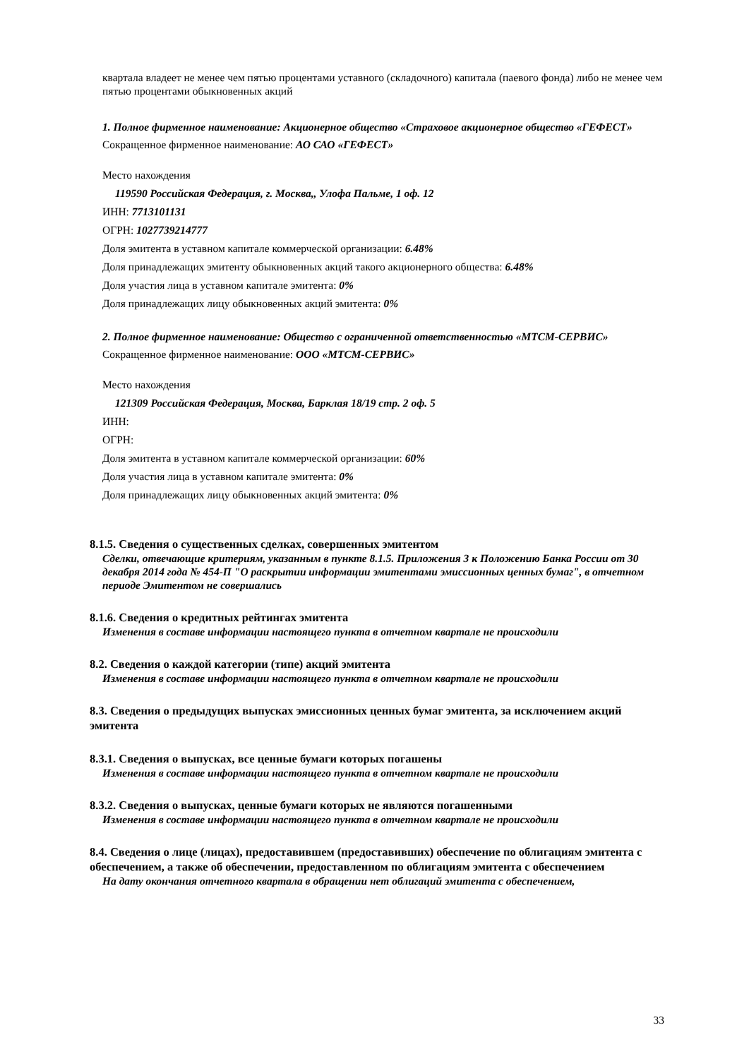квартала владеет не менее чем пятью процентами уставного (складочного) капитала (паевого фонда) либо не менее чем пятью процентами обыкновенных акций
1. Полное фирменное наименование: Акционерное общество «Страховое акционерное общество «ГЕФЕСТ»
Сокращенное фирменное наименование: АО САО «ГЕФЕСТ»
Место нахождения
119590 Российская Федерация, г. Москва,, Улофа Пальме, 1 оф. 12
ИНН: 7713101131
ОГРН: 1027739214777
Доля эмитента в уставном капитале коммерческой организации: 6.48%
Доля принадлежащих эмитенту обыкновенных акций такого акционерного общества: 6.48%
Доля участия лица в уставном капитале эмитента: 0%
Доля принадлежащих лицу обыкновенных акций эмитента: 0%
2. Полное фирменное наименование: Общество с ограниченной ответственностью «МТСМ-СЕРВИС»
Сокращенное фирменное наименование: ООО «МТСМ-СЕРВИС»
Место нахождения
121309 Российская Федерация, Москва, Барклая 18/19 стр. 2 оф. 5
ИНН:
ОГРН:
Доля эмитента в уставном капитале коммерческой организации: 60%
Доля участия лица в уставном капитале эмитента: 0%
Доля принадлежащих лицу обыкновенных акций эмитента: 0%
8.1.5. Сведения о существенных сделках, совершенных эмитентом
Сделки, отвечающие критериям, указанным в пункте 8.1.5. Приложения 3 к Положению Банка России от 30 декабря 2014 года № 454-П "О раскрытии информации эмитентами эмиссионных ценных бумаг", в отчетном периоде Эмитентом не совершались
8.1.6. Сведения о кредитных рейтингах эмитента
Изменения в составе информации настоящего пункта в отчетном квартале не происходили
8.2. Сведения о каждой категории (типе) акций эмитента
Изменения в составе информации настоящего пункта в отчетном квартале не происходили
8.3. Сведения о предыдущих выпусках эмиссионных ценных бумаг эмитента, за исключением акций эмитента
8.3.1. Сведения о выпусках, все ценные бумаги которых погашены
Изменения в составе информации настоящего пункта в отчетном квартале не происходили
8.3.2. Сведения о выпусках, ценные бумаги которых не являются погашенными
Изменения в составе информации настоящего пункта в отчетном квартале не происходили
8.4. Сведения о лице (лицах), предоставившем (предоставивших) обеспечение по облигациям эмитента с обеспечением, а также об обеспечении, предоставленном по облигациям эмитента с обеспечением
На дату окончания отчетного квартала в обращении нет облигаций эмитента с обеспечением,
33